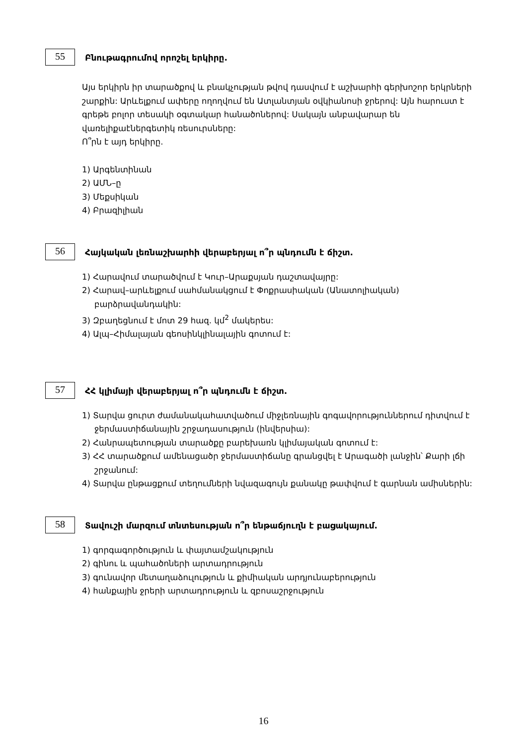55
Բնութագրումով որոշել երկիրը.
Այս երկիրն իր տարածքով և բնակչության թվով դասվում է աշխարհի գերխոշոր երկրների շարքին: Արևելքում ափերը ողողվում են Ատլանտյան օվկիանոսի ջրերով: Այն հարուստ է գրեթե բոլոր տեսակի օգտակար հանածոներով: Սակայն անբավարար են վառելիքաէներգետիկ ռեսուրսները:
Ո՞րն է այդ երկիրը.
1) Արգենտինան
2) ԱՄՆ–ը
3) Մեքսիկան
4) Բրազիլիան
56
Հայկական լեռնաշխարհի վերաբերյալ ո՞ր պնդումն է ճիշտ.
1) Հարավում տարածվում է Կուր–Արաքսյան դաշտավայրը:
2) Հարավ–արևելքում սահմանակցում է Փոքրասիական (Անատոլիական) բարձրավանդակին:
3) Զբաղեցնում է մոտ 29 հազ. կմ<sup>2</sup> մակերես:
4) Ալպ–Հիմալայան գեոսինկլինալային գոտում է:
57
ՀՀ կլիմայի վերաբերյալ ո՞ր պնդումն է ճիշտ.
1) Տարվա ցուրտ ժամանակահատվածում միջլեռնային գոգավորություններում դիտվում է ջերմաստիճանային շրջադասություն (ինվերսիա):
2) Հանրապետության տարածքը բարեխառն կլիմայական գոտում է:
3) ՀՀ տարածքում ամենացածր ջերմաստիճանը գրանցվել է Արագածի լանջին՝ Քարի լճի շրջանում:
4) Տարվա ընթացքում տեղումների նվազագույն քանակը թափվում է գարնան ամիսներին:
58
Տավուշի մարզում տնտեսության ո՞ր ենթաճյուղն է բացակայում.
1) գորգագործություն և փայտամշակություն
2) գինու և պահածոների արտադրություն
3) գունավոր մետաղաձուլություն և քիմիական արդյունաբերություն
4) հանքային ջրերի արտադրություն և զբոսաշրջություն
16